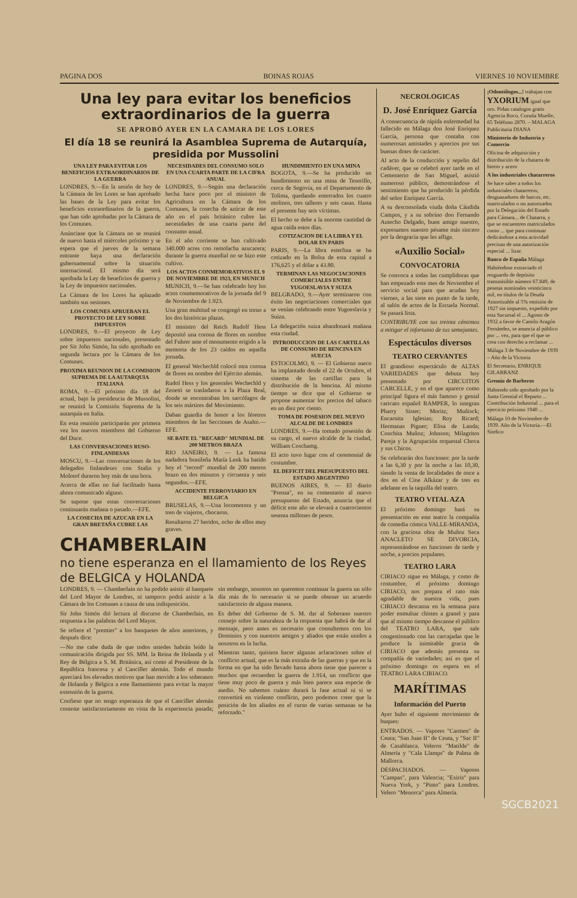PAGINA DOS BOINAS ROJAS VIERNES 10 NOVIEMBRE
Una ley para evitar los beneficios extraordinarios de la guerra
SE APROBÓ AYER EN LA CAMARA DE LOS LORES
El día 18 se reunirá la Asamblea Suprema de Autarquía, presidida por Mussolini
UNA LEY PARA EVITAR LOS BENEFICIOS EXTRAORDINARIOS DE LA GUERRA
LONDRES, 9.—En la sesión de hoy de la Cámara de los Lores se han aprobado las bases de la Ley para evitar los beneficios extraordinarios de la guerra, que han sido aprobadas por la Cámara de los Comunes.
Anúnciase que la Cámara no se reunirá de nuevo hasta el miércoles próximo y se espera que el jueves de la semana entrante haya una declaración gubernamental sobre la situación internacional. El mismo día será aprobada la Ley de beneficios de guerra y la Ley de impuestos nacionales.
La Cámara de los Lores ha aplazado también sus sesiones.
LOS COMUNES APRUEBAN EL PROYECTO DE LEY SOBRE IMPUESTOS
LONDRES, 9.—El proyecto de Ley sobre impuestos nacionales, presentado por Sir John Simón, ha sido aprobado en segunda lectura por la Cámara de los Comunes.
PROXIMA REUNION DE LA COMISION SUPREMA DE LA AUTARQUIA ITALIANA
ROMA, 9.—El próximo día 18 del actual, bajo la presidencia de Mussolini, se reunirá la Comisión Suprema de la autarquía en Italia.
En esta reunión participarán por primera vez los nuevos miembros del Gobierno del Duce.
LAS CONVERSACIONES RUSO-FINLANDESAS
MOSCU, 9.—Las conversaciones de los delegados finlandeses con Stalin y Molotof duraron hoy más de una hora.
Acerca de ellas no fué facilitado hasta ahora comunicado alguno.
Se supone que estas conversaciones continuarán mañana o pasado.—EFE.
LA COSECHA DE AZUCAR EN LA GRAN BRETAÑA CUBRE LAS NECESIDADES DEL CONSUMO SOLO EN UNA CUARTA PARTE DE LA CIFRA ANUAL
LONDRES, 9.—Según una declaración hecha hace poco por el ministro de Agricultura en la Cámara de los Comunes, la cosecha de azúcar de este año en el país británico cubre las necesidades de una cuarta parte del consumo anual.
En el año corriente se han cultivado 340.000 acres con remolacha azucarera; durante la guerra mundial no se hizo este cultivo.
LOS ACTOS CONMEMORATIVOS EL 9 DE NOVIEMBRE DE 1923, EN MUNICH
MUNICH, 9.—Se han celebrado hoy los actos conmemorativos de la jornada del 9 de Noviembre de 1.923.
Una gran multitud se congregó en torno a los dos históricas plazas.
El ministro del Reich Rudolf Hess depositó una corona de flores en nombre del Fuhrer ante el monumento erigido a la memoria de los 23 caídos en aquella jornada.
El general Wechechld colocó otra corona de flores en nombre del Ejército alemán.
Rudol Hess y los generales Wechechld y Zenetti se trasladaron a la Plaza Real, donde se encontraban los sarcófagos de los seis mártires del Movimiento.
Daban guardia de honor a los féretros miembros de las Secciones de Asalto.—EFE.
SE BATE EL "RECARD" MUNDIAL DE 200 METROS BRAZA
RIO JANEIRO, 9. — La famosa nadadora brasileña María Lenk ha batido hoy el "record" mundial de 200 metros brazo en dos minutos y circuenta y seis segundos.—EFE.
ACCIDENTE FERROVIARIO EN BELGICA
BRUSELAS, 9.—Una locomotora y un tren de viajeros, chocaron.
Resultaron 27 heridos, ocho de ellos muy graves.
HUNDIMIENTO EN UNA MINA
BOGOTA, 9.—Se ha producido un hundimiento en una mina de Tesorillo, cerca de Segovia, en el Departamento de Tolima, quedando enterrados los cuatro molinos, tres talleres y seis casas. Hasta el presente hay seis víctimas.
El hecho se debe a la enorme cantidad de agua caída estos días.
COTIZACION DE LA LIBRA Y EL DOLAR EN PARIS
PARIS, 9.—La libra esterlina se ha cotizado en la Bolsa de esta capital a 176,625 y el dólar a 43.80.
TERMINAN LAS NEGOCIACIONES COMERCIALES ENTRE YUGOESLAVIA Y SUIZA
BELGRADO, 9.—Ayer terminaron con éxito las negociaciones comerciales que se venían celebrando entre Yugoeslavia y Suiza.
La delegación suiza abandonará mañana esta ciudad.
INTRODUCCION DE LAS CARTILLAS DE CONSUMO DE BENCINA EN SUECIA
ESTOCOLMO, 9. — El Gobierno sueco ha implantado desde el 22 de Octubre, el sistema de las cartillas para la distribución de la bencina. Al mismo tiempo se dice que el Gobierno se propone aumentar los precios del tabaco en un diez por ciento.
TOMA DE POSESION DEL NUEVO ALCALDE DE LONDRES
LONDRES, 9.—Ha tomado posesión de su cargo, el nuevo alcalde de la ciudad, William Coschamg.
El acto tuvo lugar con el ceremonial de costumbre.
EL DEFICIT DEL PRESUPUESTO DEL ESTADO ARGENTINO
BUENOS AIRES, 9. — El diario "Prensa", en su comentario al nuevo presupuesto del Estado, anuncia que el déficit este año se elevará a cuatrocientos sesenta millones de pesos.
CHAMBERLAIN
no tiene esperanza en el llamamiento de los Reyes de BELGICA y HOLANDA
LONDRES, 9. — Chamberlain no ha podido asistir al banquete del Lord Mayor de Londres, ni tampoco podrá asistir a la Cámara de los Comunes a causa de una indisposición.
Sir John Simón dió lectura al discurso de Chamberlain, en respuesta a las palabras del Lord Mayor.
Se refiere el "premier" a los banquetes de años anteriores, y después dice:
—No me cabe duda de que todos ustedes habrán leído la comunicación dirigida por SS. MM. la Reina de Holanda y el Rey de Bélgica a S. M. Británica, así como al Presidente de la República francesa y al Canciller alemán. Todo el mundo apreciará los elevados motivos que han movido a los soberanos de Holanda y Bélgica a este llamamiento para evitar la mayor extensión de la guerra.
Confieso que no tengo esperanza de que el Canciller alemán conteste satisfactoriamente en vista de la experiencia pasada; sin embargo, nosotros no queremos continuar la guerra un sólo día más de lo necesario si se puede obtener un acuerdo satisfactorio de alguna manera.
Es deber del Gobierno de S. M. dar al Soberano nuestro consejo sobre la naturaleza de la respuesta que habrá de dar al mensaje, pero antes es necesario que consultemos con los Dominios y con nuestros amigos y aliados que están unidos a nosotros en la lucha.
Mientras tanto, quisiera hacer algunas aclaraciones sobre el conflicto actual, que es la más extraña de las guerras y que en la forma en que ha sido llevado hasta ahora tiene que parecer a muchos que recuerden la guerra de 1.914, un conflicto que tiene muy poco de guerra y más bien parece una especie de asedio. No sabemos cuánto durará la fase actual ni si se convertirá en violento conflicto, pero podemos creer que la posición de los aliados en el curso de varias semanas se ha reforzado."
NECROLOGICAS
D. José Enríquez García
A consecuencia de rápida enfermedad ha fallecido en Málaga don José Enríquez García, persona que contaba con numerosas amistades y aprecios por sus buenas dotes de carácter.
Al acto de la conducción y sepelio del cadáver, que se celebró ayer tarde en el Cementerio de San Miguel, asistió numeroso público, demostrándose el sentimiento que ha producido la pérdida del señor Enríquez García.
A su desconsolada viuda doña Cándida Campos, y a su sobrino don Fernando Antecho Delgado, buen amigo nuestro, expresamos nuestro pésame más sincero por la desgracia que les aflige.
«Auxilio Social»
CONVOCATORIA
Se convoca a todas las cumplidoras que han empezado este mes de Noviembre el servicio social para que acudan hoy viernes, a las siete en punto de la tarde, al salón de actos de la Escuela Normal. Se pasará lista.
CONTRIBUYE con tus treinta céntimos a mitigar el infortunio de tus semejantes.
Espectáculos diversos
TEATRO CERVANTES
El grandioso espectáculo de ALTAS VARIEDADES que debuta hoy presentado por CIRCUITOS CARCELLE, y en el que aparece como principal figura el más famoso y genial caricato español RAMPER, lo integran Pharry Sister; Moritz; Muñisck; Encarnita Iglesias; Roy Ricard; Hermanas Pigner; Elisa de Landa; Conchita Muñoz; Johnson; Milagritos Pareja y la Agrupación orquestal Chova y sus Chicos.
Se celebrarán dos funciones: por la tarde a las 6,30 y por la noche a las 10,30, siendo la venta de localidades de once a dos en el Cine Alkázar y de tres en adelante en la taquilla del teatro.
TEATRO VITAL AZA
El próximo domingo hará su presentación en este teatro la compañía de comedia cómica VALLE-MIRANDA, con la graciosa obra de Muñoz Seca ANACLETO SE DIVORCIA, representándose en funciones de tarde y noche, a precios populares.
TEATRO LARA
CIRIACO sigue en Málaga, y como de costumbre, el próximo domingo CIRIACO, nos prepara el rato más agradable de nuestra vida, pues CIRIACO descansa en la semana para poder enmulsar chistes a granel y para que al mismo tiempo descanse el público del TEATRO LARA, que sale congestionado con las carcajadas que le produce la inimitable gracia de CIRIACO que además presenta su compañía de variedades; así es que el próximo domingo os espera en el TEATRO LARA CIRIACO.
MARÍTIMAS
Información del Puerto
Ayer hubo el siguiente movimiento de buques:
ENTRADOS. — Vapores "Carmen" de Ceuta; "San Juan II" de Ceuta, y "Sac II" de Casablanca. Veleros "Matilde" de Almería y "Cala Llamps" de Palma de Mallorca.
DESPACHADOS. — Vapores "Campas", para Valencia; "Exiris" para Nueva York, y "Pinto" para Londres. Velero "Menorca" para Almería.
¡Odontólogos...! trabajan con YXORIUM igual que oro. Pidan catalogos gratis Agencia Roco, Coruña Muelle, 65 Teléfono 2870. – MALAGA Publicitaria DIANA
Ministerio de Industria y Comercio
Oficina de adquisición y distribución de la chatarra de hierro y acero
A los industriales chatarreros
Se hace saber a todos los industriales chatarreros, desguazadores de barcos, etc. matriculados o no autorizados por la Delegación del Estado para Cámara... de Chatarra, y que se encuentren matriculados como ... que para continuar dedicándose a esta actividad precisan de una autorización especial ... lizar.
Banco de España Málaga
Habiéndose extraviado el resguardo de depósito transmisible número 67.849, de pesetas nominales veinticinco mil, en títulos de la Deuda Amortizable al 5% emisión de 1927 sin impuesto, expedido por esta Sucursal el ... Agosto de 1932 a favor de Camilo Aragón Fernández, se anuncia al público por ... vez, para que el que se crea con derecho a reclamar ...
Málaga 3 de Noviembre de 1939 – Año de la Victoria
El Secretario, ENRIQUE GILARRANZ
Gremio de Barberos
Habiendo sido aprobado por la Junta Gremial el Reparto ... Contribución Industrial ... para el ejercicio próximo 1940 ...
Málaga 10 de Noviembre de 1939. Año de la Victoria.—El Síndico
SGCB2021